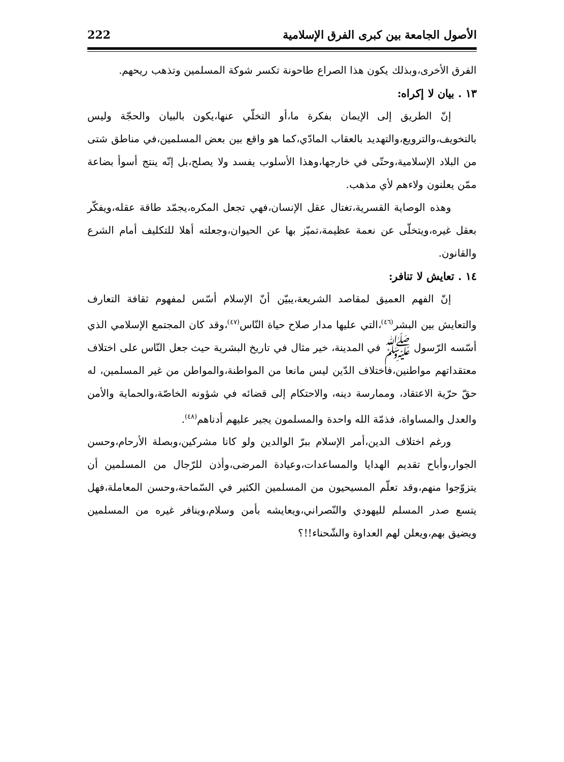الأصول الجامعة بين كبرى الفرق الإسلامية 222
الفرق الأخرى،وبذلك يكون هذا الصراع طاحونة تكسر شوكة المسلمين وتذهب ريحهم.
١٣ . بيان لا إكراه:
إنّ الطريق إلى الإيمان بفكرة ما،أو التخلّي عنها،يكون بالبيان والحجّة وليس بالتخويف،والترويع،والتهديد بالعقاب المادّي،كما هو واقع بين بعض المسلمين،في مناطق شتى من البلاد الإسلامية،وحتّى في خارجها،وهذا الأسلوب يفسد ولا يصلح،بل إنّه ينتج أسوأ بضاعة ممّن يعلنون ولاءهم لأي مذهب.
وهذه الوصاية القسرية،تغتال عقل الإنسان،فهي تجعل المكره،يجمّد طاقة عقله،ويفكّر بعقل غيره،ويتخلّى عن نعمة عظيمة،تميّز بها عن الحيوان،وجعلته أهلا للتكليف أمام الشرع والقانون.
١٤ . تعايش لا تنافر:
إنّ الفهم العميق لمقاصد الشريعة،يبيّن أنّ الإسلام أسّس لمفهوم ثقافة التعارف والتعايش بين البشر<sup>(٤٦)</sup>،التي عليها مدار صلاح حياة النّاس<sup>(٤٧)</sup>،وقد كان المجتمع الإسلامي الذي أسّسه الرّسول ﷺ في المدينة، خير مثال في تاريخ البشرية حيث جعل النّاس على اختلاف معتقداتهم مواطنين،فاختلاف الدّين ليس مانعا من المواطنة،والمواطن من غير المسلمين، له حقّ حرّية الاعتقاد، وممارسة دينه، والاحتكام إلى قضائه في شؤونه الخاصّة،والحماية والأمن والعدل والمساواة، فذمّة الله واحدة والمسلمون يجير عليهم أدناهم<sup>(٤٨)</sup>.
ورغم اختلاف الدين،أمر الإسلام ببرّ الوالدين ولو كانا مشركين،وبصلة الأرحام،وحسن الجوار،وأباح تقديم الهدايا والمساعدات،وعيادة المرضى،وأذن للرّجال من المسلمين أن يتزوّجوا منهم،وقد تعلّم المسيحيون من المسلمين الكثير في السّماحة،وحسن المعاملة،فهل يتسع صدر المسلم لليهودي والنّصراني،ويعايشه بأمن وسلام،وينافر غيره من المسلمين ويضيق بهم،ويعلن لهم العداوة والشّحناء!!؟